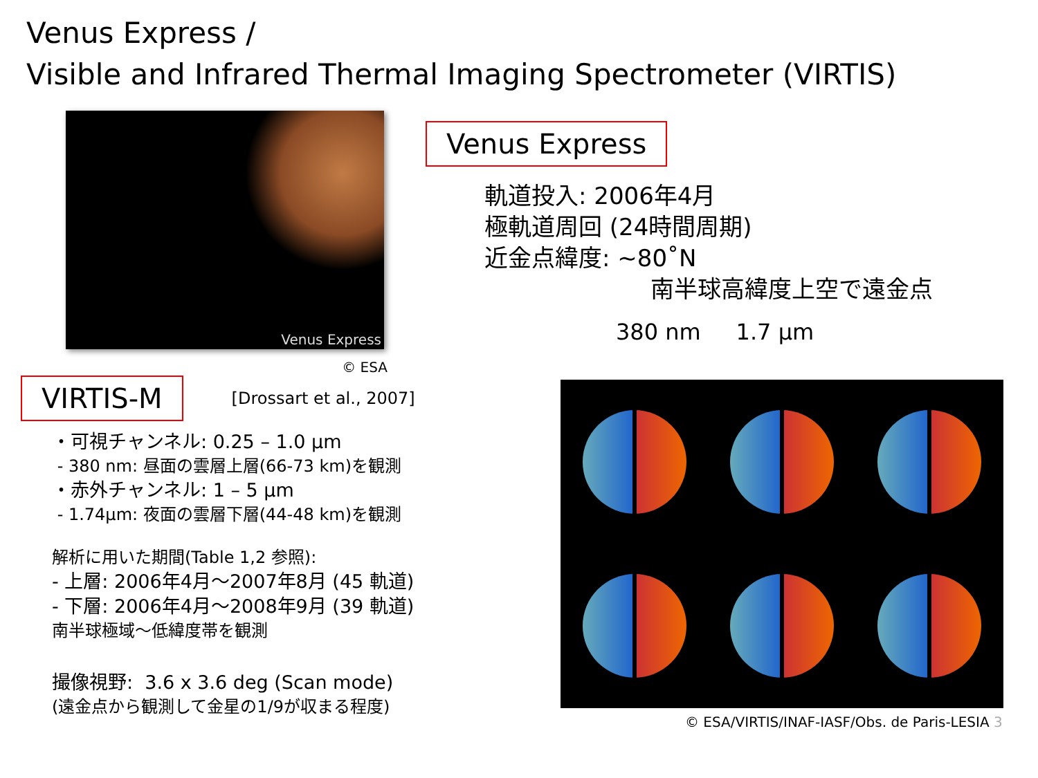Venus Express /
Visible and Infrared Thermal Imaging Spectrometer (VIRTIS)
Venus Express
© ESA
VIRTIS-M
[Drossart et al., 2007]
・可視チャンネル: 0.25 – 1.0 µm
- 380 nm: 昼面の雲層上層(66-73 km)を観測
・赤外チャンネル: 1 – 5 µm
- 1.74µm: 夜面の雲層下層(44-48 km)を観測
解析に用いた期間(Table 1,2 参照):
- 上層: 2006年4月～2007年8月 (45 軌道)
- 下層: 2006年4月～2008年9月 (39 軌道)
南半球極域～低緯度帯を観測
撮像視野: 3.6 x 3.6 deg (Scan mode)
(遠金点から観測して金星の1/9が収まる程度)
Venus Express
軌道投入: 2006年4月
極軌道周回 (24時間周期)
近金点緯度: ~80˚N
南半球高緯度上空で遠金点
380 nm 1.7 µm
© ESA/VIRTIS/INAF-IASF/Obs. de Paris-LESIA 3